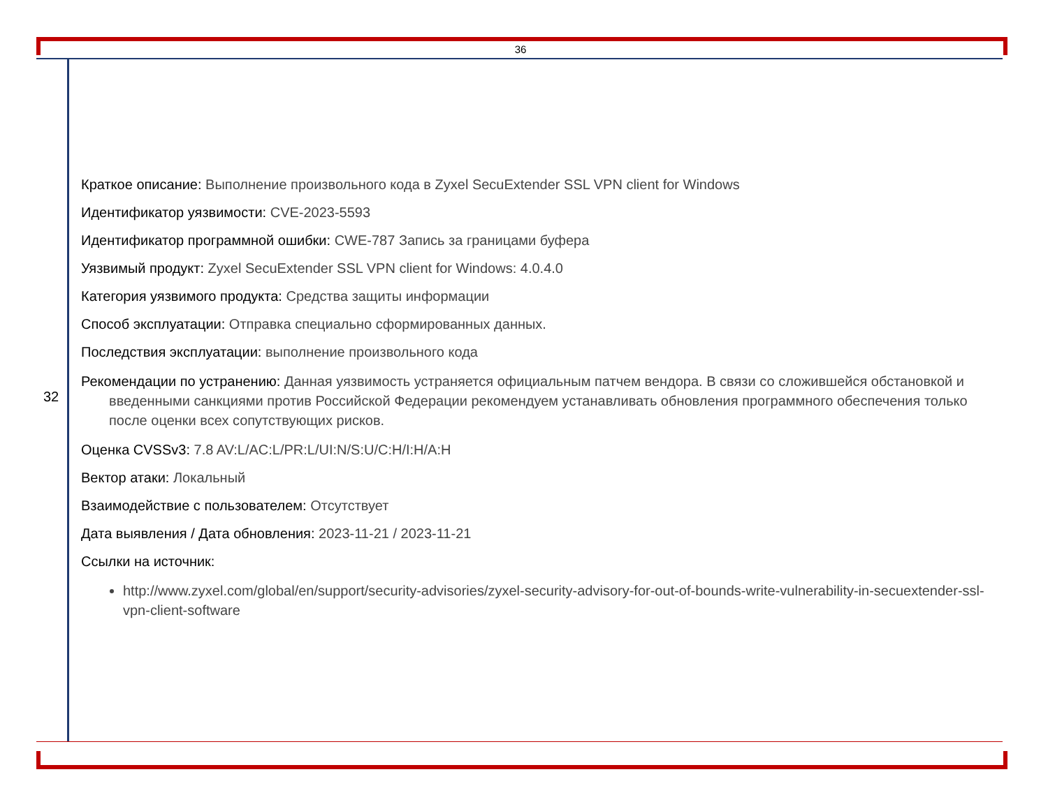36
32
Краткое описание: Выполнение произвольного кода в Zyxel SecuExtender SSL VPN client for Windows
Идентификатор уязвимости: CVE-2023-5593
Идентификатор программной ошибки: CWE-787 Запись за границами буфера
Уязвимый продукт: Zyxel SecuExtender SSL VPN client for Windows: 4.0.4.0
Категория уязвимого продукта: Средства защиты информации
Способ эксплуатации: Отправка специально сформированных данных.
Последствия эксплуатации: выполнение произвольного кода
Рекомендации по устранению: Данная уязвимость устраняется официальным патчем вендора. В связи со сложившейся обстановкой и введенными санкциями против Российской Федерации рекомендуем устанавливать обновления программного обеспечения только после оценки всех сопутствующих рисков.
Оценка CVSSv3: 7.8 AV:L/AC:L/PR:L/UI:N/S:U/C:H/I:H/A:H
Вектор атаки: Локальный
Взаимодействие с пользователем: Отсутствует
Дата выявления / Дата обновления: 2023-11-21 / 2023-11-21
Ссылки на источник:
http://www.zyxel.com/global/en/support/security-advisories/zyxel-security-advisory-for-out-of-bounds-write-vulnerability-in-secuextender-ssl-vpn-client-software